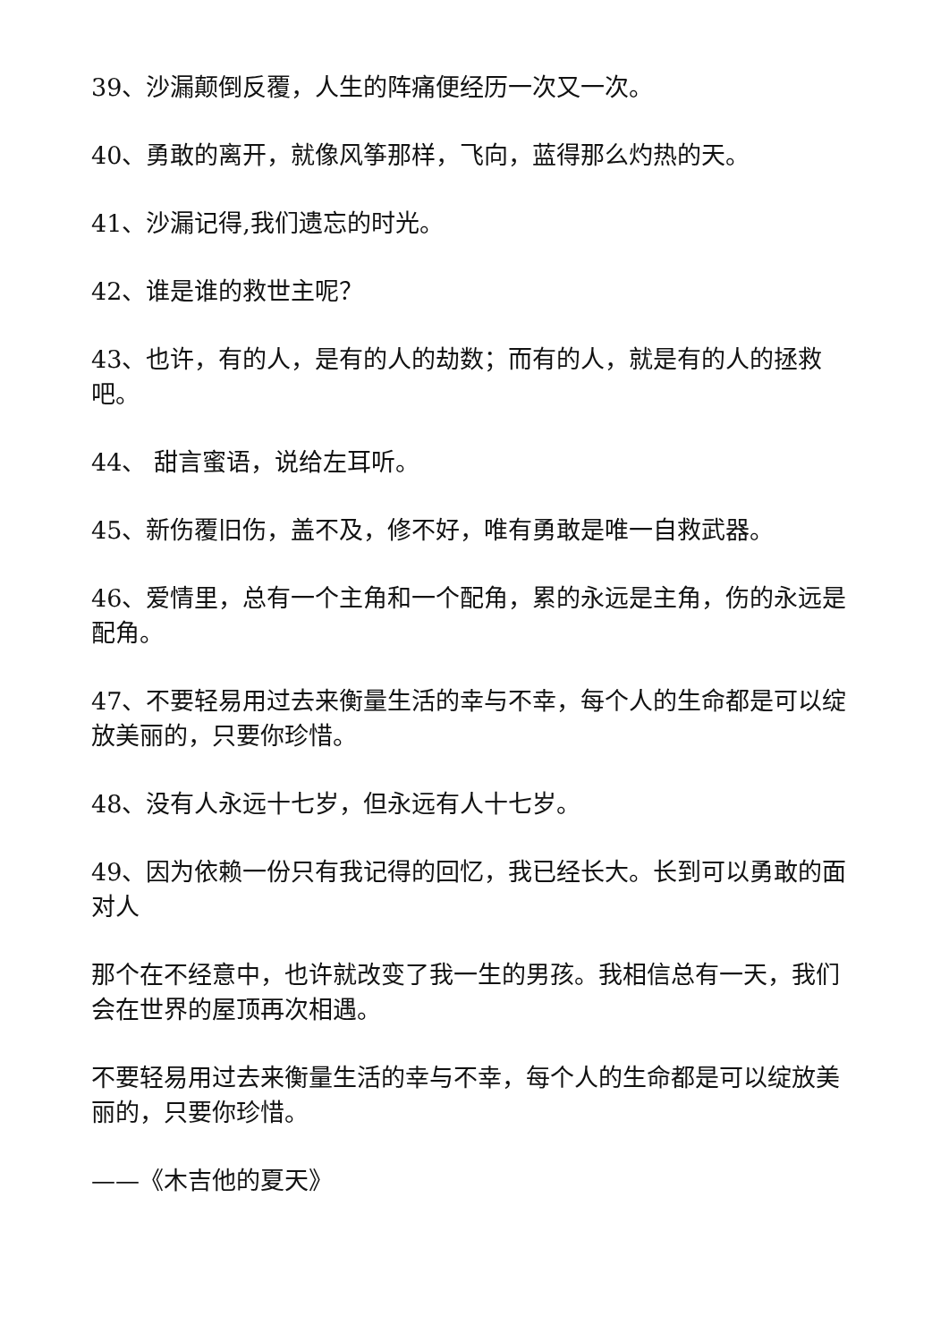39、沙漏颠倒反覆，人生的阵痛便经历一次又一次。
40、勇敢的离开，就像风筝那样，飞向，蓝得那么灼热的天。
41、沙漏记得,我们遗忘的时光。
42、谁是谁的救世主呢？
43、也许，有的人，是有的人的劫数；而有的人，就是有的人的拯救吧。
44、 甜言蜜语，说给左耳听。
45、新伤覆旧伤，盖不及，修不好，唯有勇敢是唯一自救武器。
46、爱情里，总有一个主角和一个配角，累的永远是主角，伤的永远是配角。
47、不要轻易用过去来衡量生活的幸与不幸，每个人的生命都是可以绽放美丽的，只要你珍惜。
48、没有人永远十七岁，但永远有人十七岁。
49、因为依赖一份只有我记得的回忆，我已经长大。长到可以勇敢的面对人
那个在不经意中，也许就改变了我一生的男孩。我相信总有一天，我们会在世界的屋顶再次相遇。
不要轻易用过去来衡量生活的幸与不幸，每个人的生命都是可以绽放美丽的，只要你珍惜。
——《木吉他的夏天》